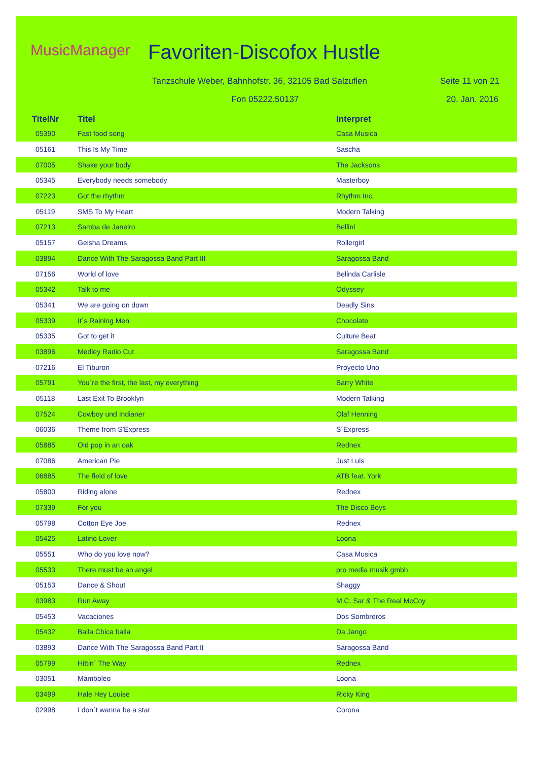MusicManager Favoriten-Discofox Hustle
Tanzschule Weber, Bahnhofstr. 36, 32105 Bad Salzuflen
Fon 05222.50137
Seite 11 von 21
20. Jan. 2016
| TitelNr | Titel | Interpret |
| --- | --- | --- |
| 05390 | Fast food song | Casa Musica |
| 05161 | This Is My Time | Sascha |
| 07005 | Shake your body | The Jacksons |
| 05345 | Everybody needs somebody | Masterboy |
| 07223 | Got the rhythm | Rhythm Inc. |
| 05119 | SMS To My Heart | Modern Talking |
| 07213 | Samba de Janeiro | Bellini |
| 05157 | Geisha Dreams | Rollergirl |
| 03894 | Dance With The Saragossa Band Part III | Saragossa Band |
| 07156 | World of love | Belinda Carlisle |
| 05342 | Talk to me | Odyssey |
| 05341 | We are going on down | Deadly Sins |
| 05339 | It´s Raining Men | Chocolate |
| 05335 | Got to get it | Culture Beat |
| 03896 | Medley Radio Cut | Saragossa Band |
| 07216 | El Tiburon | Proyecto Uno |
| 05791 | You´re the first, the last, my everything | Barry White |
| 05118 | Last Exit To Brooklyn | Modern Talking |
| 07524 | Cowboy und Indianer | Olaf Henning |
| 06036 | Theme from S'Express | S´Express |
| 05885 | Old pop in an oak | Rednex |
| 07086 | American Pie | Just Luis |
| 06885 | The field of love | ATB feat. York |
| 05800 | Riding alone | Rednex |
| 07339 | For you | The Disco Boys |
| 05798 | Cotton Eye Joe | Rednex |
| 05425 | Latino Lover | Loona |
| 05551 | Who do you love now? | Casa Musica |
| 05533 | There must be an angel | pro media musik gmbh |
| 05153 | Dance & Shout | Shaggy |
| 03983 | Run Away | M.C. Sar & The Real McCoy |
| 05453 | Vacaciones | Dos Sombreros |
| 05432 | Baila Chica baila | Da Jango |
| 03893 | Dance With The Saragossa Band Part II | Saragossa Band |
| 05799 | Hittin´ The Way | Rednex |
| 03051 | Mamboleo | Loona |
| 03499 | Hale Hey Louise | Ricky King |
| 02998 | I don´t wanna be a star | Corona |